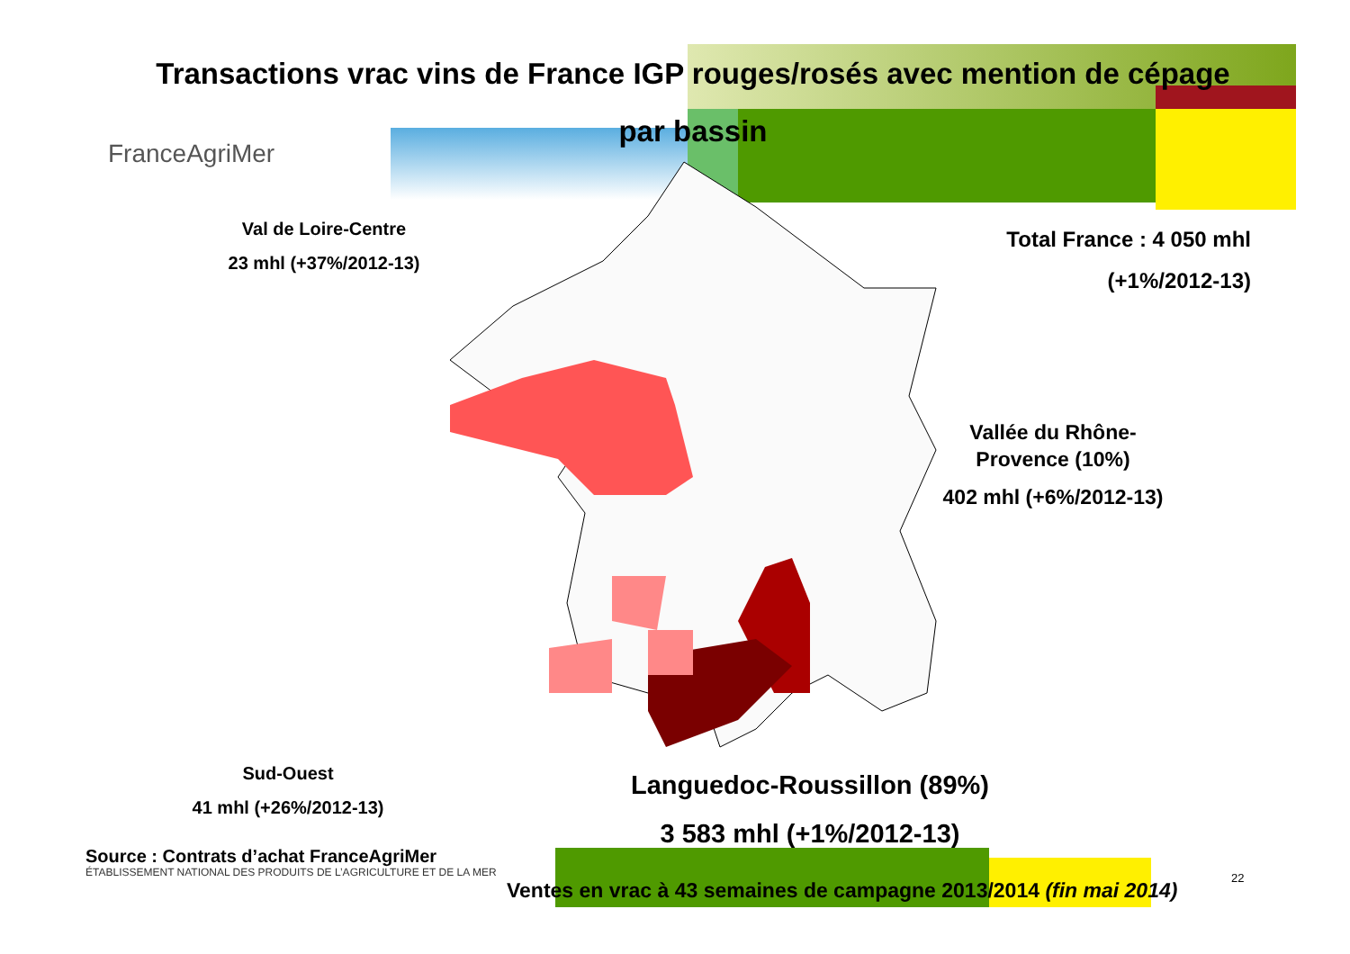Transactions vrac vins de France IGP rouges/rosés avec mention de cépage
par bassin
FranceAgriMer
Total France : 4 050 mhl
(+1%/2012-13)
Val de Loire-Centre
23 mhl (+37%/2012-13)
Vallée du Rhône-
Provence (10%)
402 mhl (+6%/2012-13)
Sud-Ouest
41 mhl (+26%/2012-13)
Languedoc-Roussillon (89%)
3 583 mhl (+1%/2012-13)
Source : Contrats d’achat FranceAgriMer
ÉTABLISSEMENT NATIONAL DES PRODUITS DE L’AGRICULTURE ET DE LA MER
Ventes en vrac à 43 semaines de campagne 2013/2014 (fin mai 2014)
22